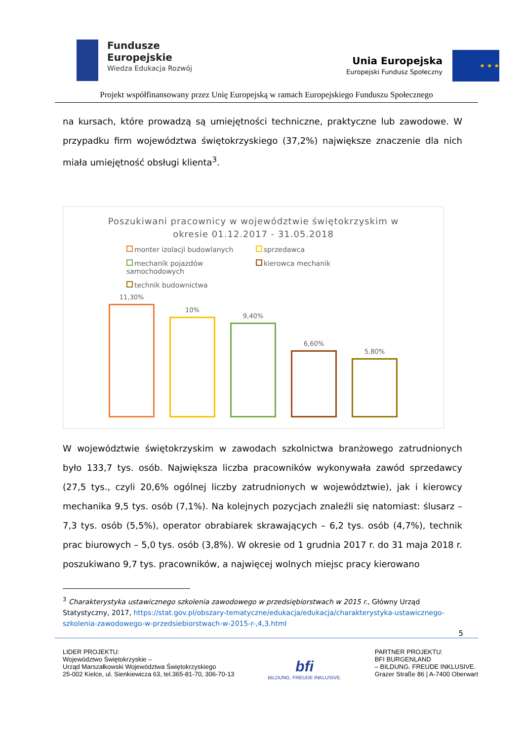Fundusze
Europejskie
Wiedza Edukacja Rozwój
Unia Europejska
Europejski Fundusz Społeczny
★ ★ ★
Projekt współfinansowany przez Unię Europejską w ramach Europejskiego Funduszu Społecznego
na kursach, które prowadzą są umiejętności techniczne, praktyczne lub zawodowe. W przypadku firm województwa świętokrzyskiego (37,2%) największe znaczenie dla nich miała umiejętność obsługi klienta<sup>3</sup>.
Poszukiwani pracownicy w województwie świętokrzyskim w
okresie 01.12.2017 - 31.05.2018
monter izolacji budowlanych
sprzedawca
mechanik pojazdów samochodowych
kierowca mechanik
technik budownictwa
11,30%
10%
9,40%
6,60%
5,80%
W województwie świętokrzyskim w zawodach szkolnictwa branżowego zatrudnionych było 133,7 tys. osób. Największa liczba pracowników wykonywała zawód sprzedawcy (27,5 tys., czyli 20,6% ogólnej liczby zatrudnionych w województwie), jak i kierowcy mechanika 9,5 tys. osób (7,1%). Na kolejnych pozycjach znaleźli się natomiast: ślusarz – 7,3 tys. osób (5,5%), operator obrabiarek skrawających – 6,2 tys. osób (4,7%), technik prac biurowych – 5,0 tys. osób (3,8%). W okresie od 1 grudnia 2017 r. do 31 maja 2018 r. poszukiwano 9,7 tys. pracowników, a najwięcej wolnych miejsc pracy kierowano
<sup>3</sup> Charakterystyka ustawicznego szkolenia zawodowego w przedsiębiorstwach w 2015 r., Główny Urząd Statystyczny, 2017, https://stat.gov.pl/obszary-tematyczne/edukacja/edukacja/charakterystyka-ustawicznego-szkolenia-zawodowego-w-przedsiebiorstwach-w-2015-r-,4,3.html
5
LIDER PROJEKTU:
Województwo Świętokrzyskie –
Urząd Marszałkowski Województwa Świętokrzyskiego
25-002 Kielce, ul. Sienkiewicza 63, tel.365-81-70, 306-70-13
bfi
BILDUNG. FREUDE INKLUSIVE.
PARTNER PROJEKTU:
BFI BURGENLAND
– BILDUNG. FREUDE INKLUSIVE.
Grazer Straße 86 | A-7400 Oberwart